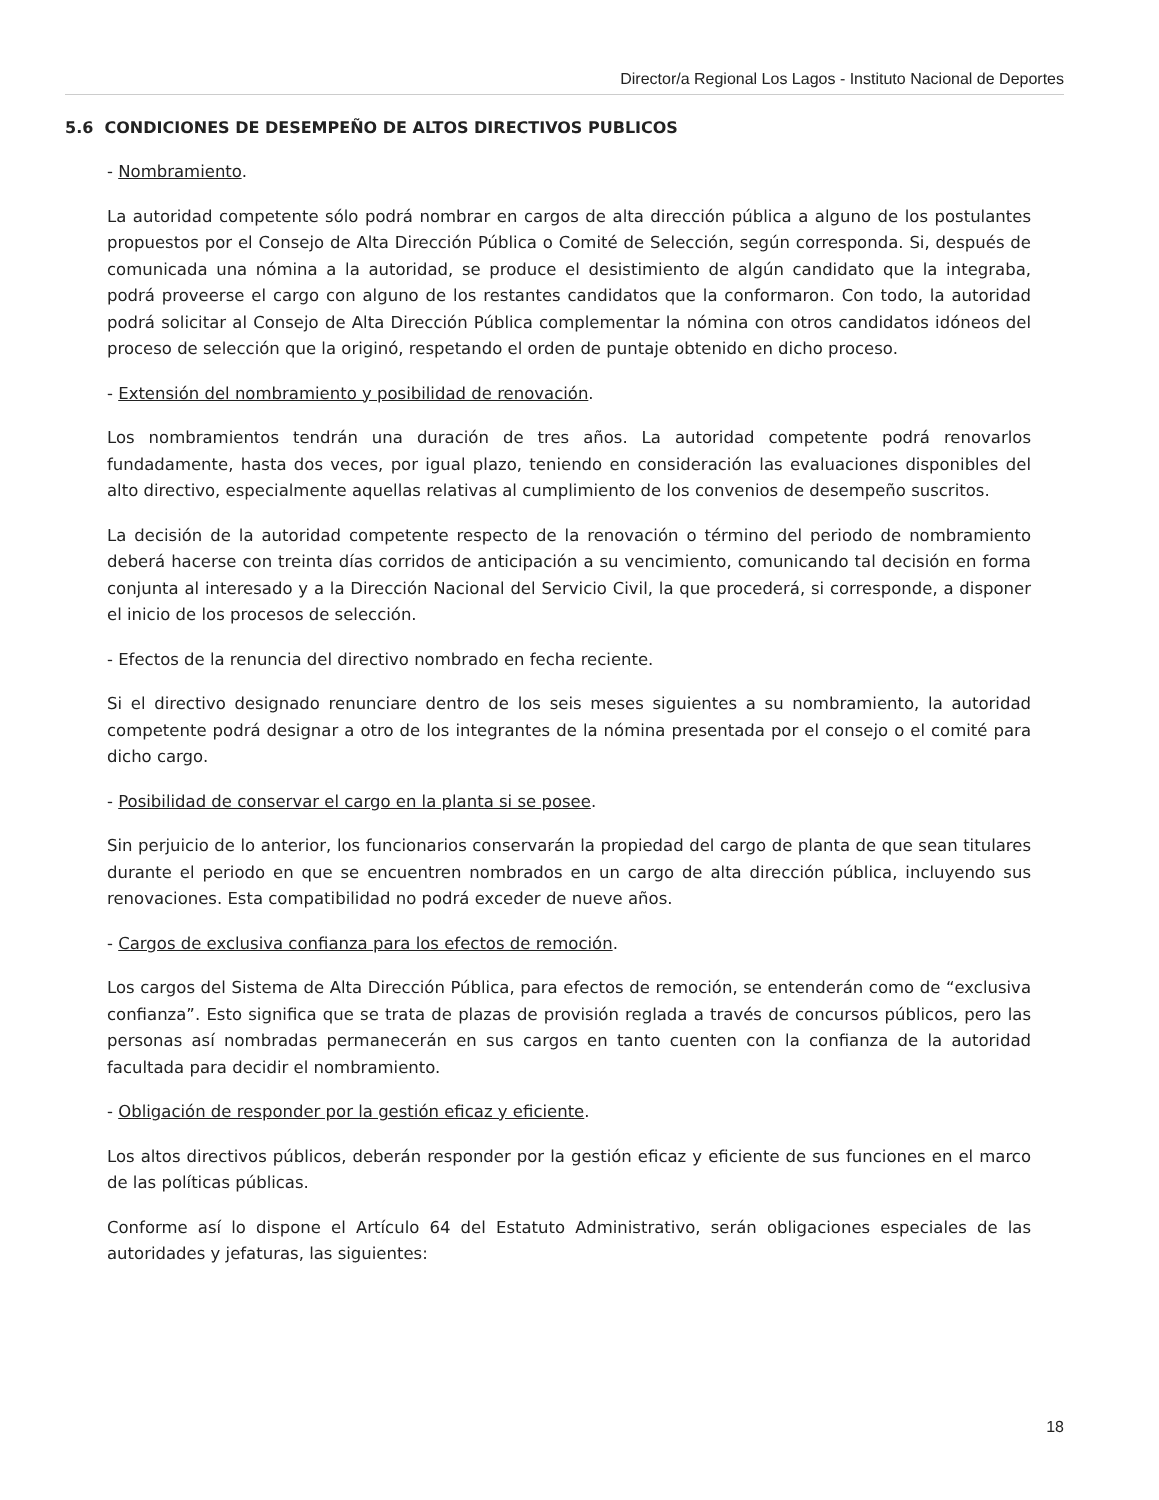Director/a Regional Los Lagos - Instituto Nacional de Deportes
5.6 CONDICIONES DE DESEMPEÑO DE ALTOS DIRECTIVOS PUBLICOS
- Nombramiento.
La autoridad competente sólo podrá nombrar en cargos de alta dirección pública a alguno de los postulantes propuestos por el Consejo de Alta Dirección Pública o Comité de Selección, según corresponda. Si, después de comunicada una nómina a la autoridad, se produce el desistimiento de algún candidato que la integraba, podrá proveerse el cargo con alguno de los restantes candidatos que la conformaron. Con todo, la autoridad podrá solicitar al Consejo de Alta Dirección Pública complementar la nómina con otros candidatos idóneos del proceso de selección que la originó, respetando el orden de puntaje obtenido en dicho proceso.
- Extensión del nombramiento y posibilidad de renovación.
Los nombramientos tendrán una duración de tres años. La autoridad competente podrá renovarlos fundadamente, hasta dos veces, por igual plazo, teniendo en consideración las evaluaciones disponibles del alto directivo, especialmente aquellas relativas al cumplimiento de los convenios de desempeño suscritos.
La decisión de la autoridad competente respecto de la renovación o término del periodo de nombramiento deberá hacerse con treinta días corridos de anticipación a su vencimiento, comunicando tal decisión en forma conjunta al interesado y a la Dirección Nacional del Servicio Civil, la que procederá, si corresponde, a disponer el inicio de los procesos de selección.
- Efectos de la renuncia del directivo nombrado en fecha reciente.
Si el directivo designado renunciare dentro de los seis meses siguientes a su nombramiento, la autoridad competente podrá designar a otro de los integrantes de la nómina presentada por el consejo o el comité para dicho cargo.
- Posibilidad de conservar el cargo en la planta si se posee.
Sin perjuicio de lo anterior, los funcionarios conservarán la propiedad del cargo de planta de que sean titulares durante el periodo en que se encuentren nombrados en un cargo de alta dirección pública, incluyendo sus renovaciones. Esta compatibilidad no podrá exceder de nueve años.
- Cargos de exclusiva confianza para los efectos de remoción.
Los cargos del Sistema de Alta Dirección Pública, para efectos de remoción, se entenderán como de “exclusiva confianza”. Esto significa que se trata de plazas de provisión reglada a través de concursos públicos, pero las personas así nombradas permanecerán en sus cargos en tanto cuenten con la confianza de la autoridad facultada para decidir el nombramiento.
- Obligación de responder por la gestión eficaz y eficiente.
Los altos directivos públicos, deberán responder por la gestión eficaz y eficiente de sus funciones en el marco de las políticas públicas.
Conforme así lo dispone el Artículo 64 del Estatuto Administrativo, serán obligaciones especiales de las autoridades y jefaturas, las siguientes:
18